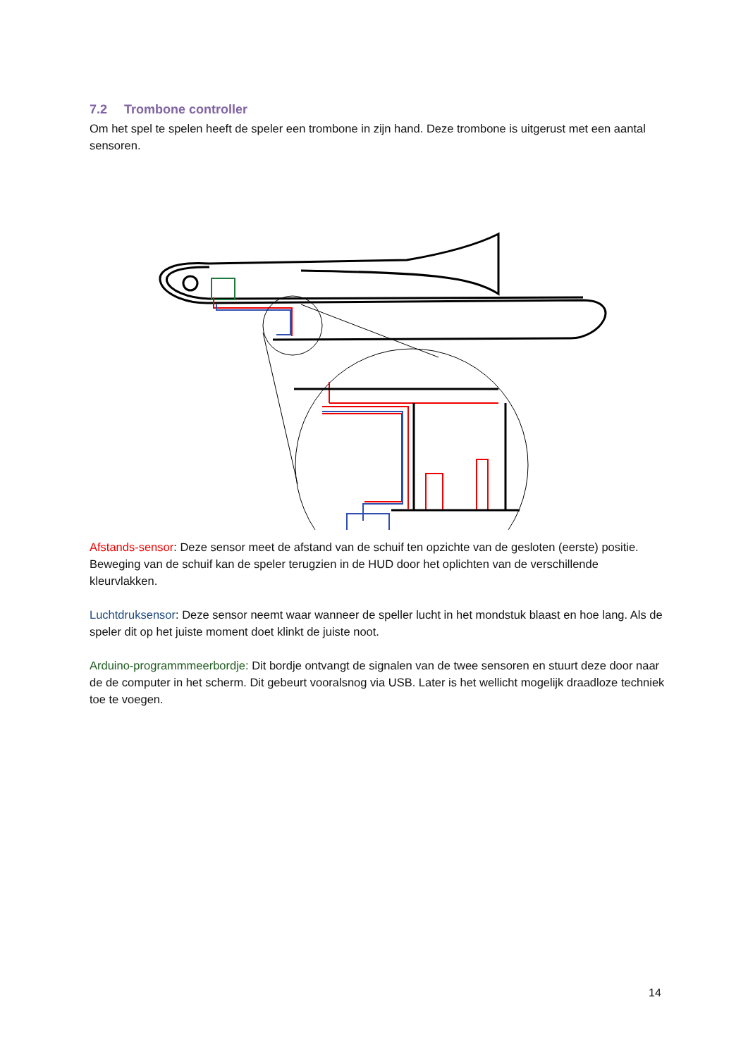7.2 Trombone controller
Om het spel te spelen heeft de speler een trombone in zijn hand. Deze trombone is uitgerust met een aantal sensoren.
Afstands-sensor: Deze sensor meet de afstand van de schuif ten opzichte van de gesloten (eerste) positie. Beweging van de schuif kan de speler terugzien in de HUD door het oplichten van de verschillende kleurvlakken.
Luchtdruksensor: Deze sensor neemt waar wanneer de speller lucht in het mondstuk blaast en hoe lang. Als de speler dit op het juiste moment doet klinkt de juiste noot.
Arduino-programmmeerbordje: Dit bordje ontvangt de signalen van de twee sensoren en stuurt deze door naar de de computer in het scherm. Dit gebeurt vooralsnog via USB. Later is het wellicht mogelijk draadloze techniek toe te voegen.
14